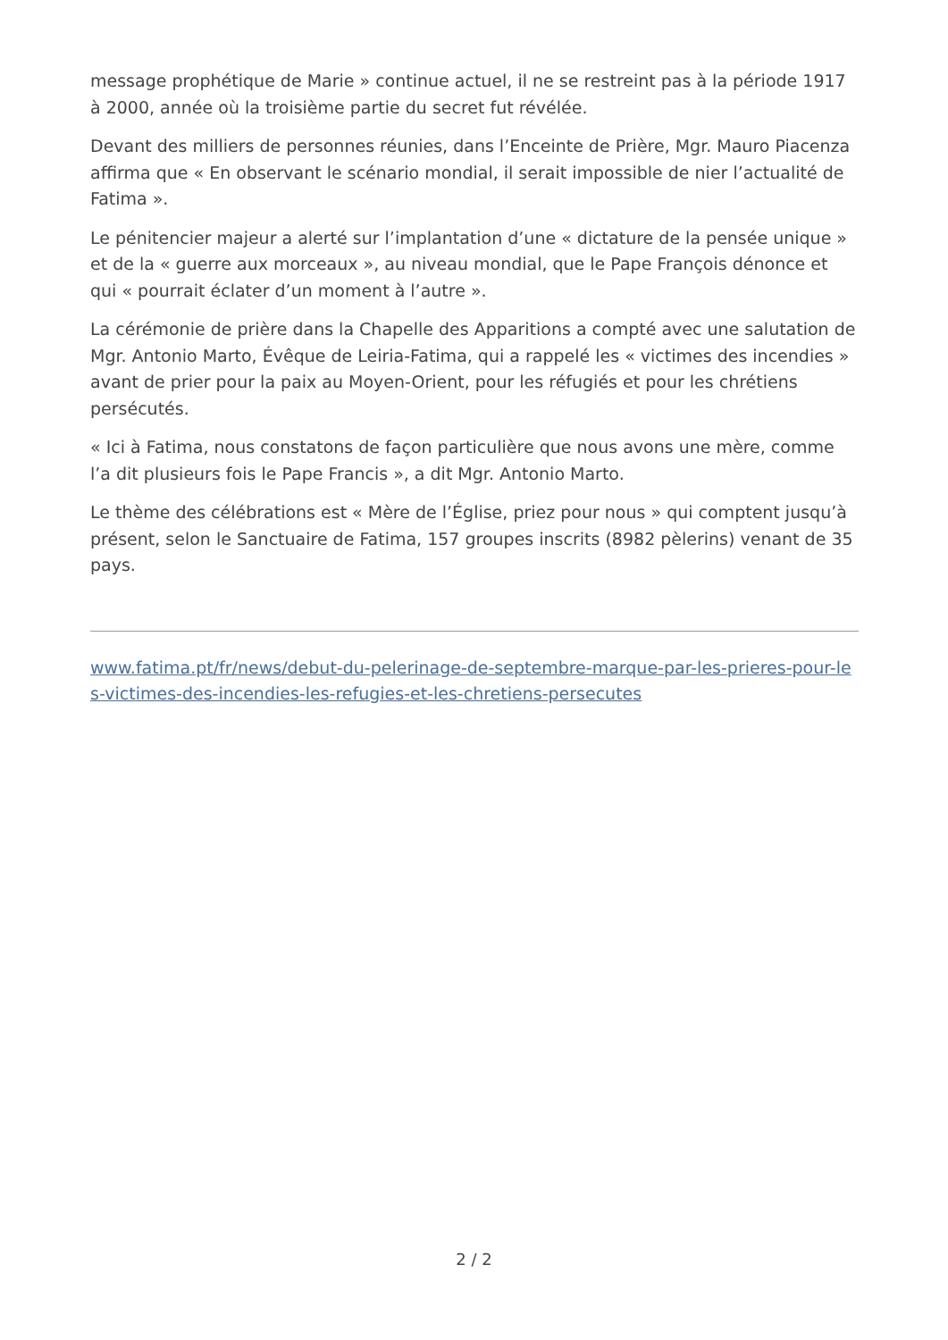message prophétique de Marie » continue actuel, il ne se restreint pas à la période 1917 à 2000, année où la troisième partie du secret fut révélée.
Devant des milliers de personnes réunies, dans l’Enceinte de Prière, Mgr. Mauro Piacenza affirma que « En observant le scénario mondial, il serait impossible de nier l’actualité de Fatima ».
Le pénitencier majeur a alerté sur l’implantation d’une « dictature de la pensée unique » et de la « guerre aux morceaux », au niveau mondial, que le Pape François dénonce et qui « pourrait éclater d’un moment à l’autre ».
La cérémonie de prière dans la Chapelle des Apparitions a compté avec une salutation de Mgr. Antonio Marto, Évêque de Leiria-Fatima, qui a rappelé les « victimes des incendies » avant de prier pour la paix au Moyen-Orient, pour les réfugiés et pour les chrétiens persécutés.
« Ici à Fatima, nous constatons de façon particulière que nous avons une mère, comme l’a dit plusieurs fois le Pape Francis », a dit Mgr. Antonio Marto.
Le thème des célébrations est « Mère de l’Église, priez pour nous » qui comptent jusqu’à présent, selon le Sanctuaire de Fatima, 157 groupes inscrits (8982 pèlerins) venant de 35 pays.
www.fatima.pt/fr/news/debut-du-pelerinage-de-septembre-marque-par-les-prieres-pour-les-victimes-des-incendies-les-refugies-et-les-chretiens-persecutes
2 / 2